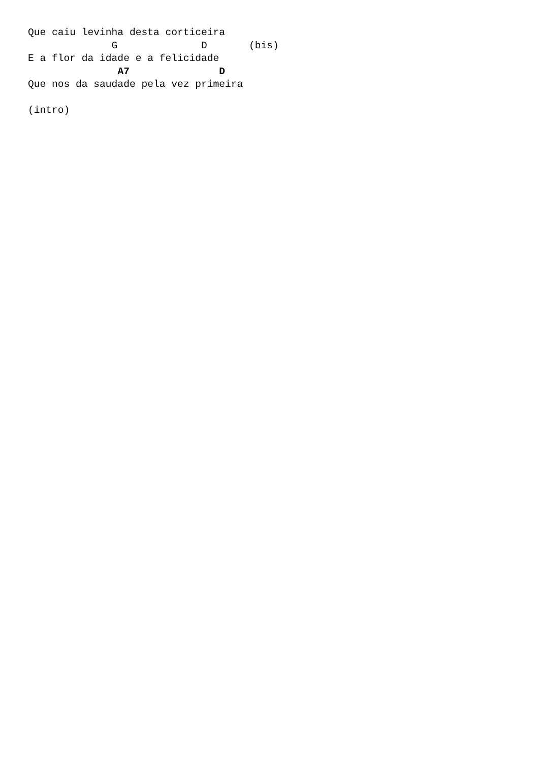Que caiu levinha desta corticeira
              G              D       (bis)
E a flor da idade e a felicidade
               A7               D
Que nos da saudade pela vez primeira

(intro)